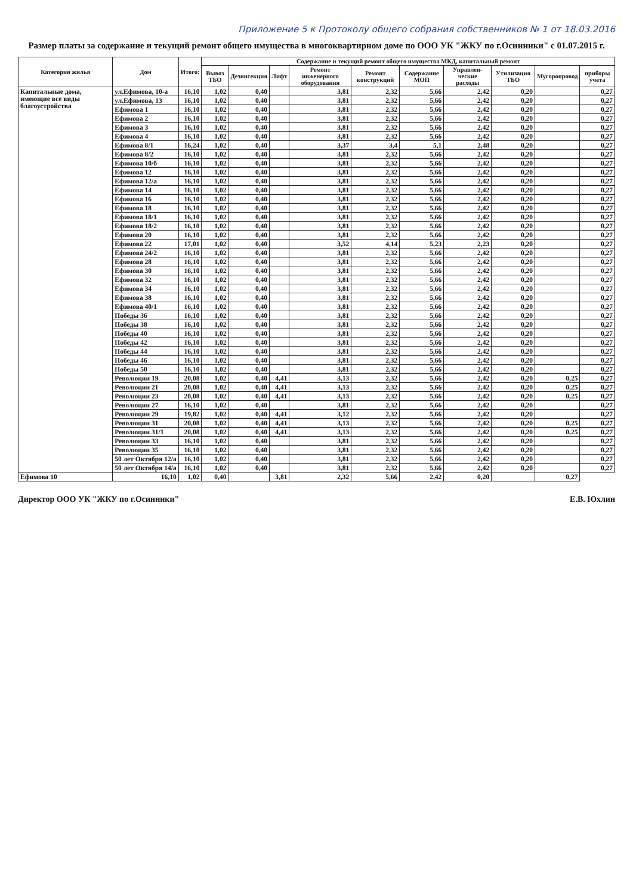Приложение 5 к Протоколу общего собрания собственников № 1 от 18.03.2016
Размер платы за содержание и текущий ремонт общего имущества в многоквартирном доме по ООО УК "ЖКУ по г.Осинники" с 01.07.2015 г.
| Категория жилья | Дом | Итого: | Содержание и текущий ремонт общего имущества МКД, капитальный ремонт | | | | | | | | | |
| --- | --- | --- | --- | --- | --- | --- | --- | --- | --- | --- | --- | --- |
| | | | Вывоз ТБО | Дезинсекция | Лифт | Ремонт инженерного оборудования | Ремонт конструкций | Содержание МОП | Управлен-ческие расходы | Утилизация ТБО | Мусоропровод | приборы учета |
| Капитальные дома, имеющие все виды благоустройства | ул.Ефимова, 10-а | 16,10 | 1,02 | 0,40 | | 3,81 | 2,32 | 5,66 | 2,42 | 0,20 | | 0,27 |
| | ул.Ефимова, 13 | 16,10 | 1,02 | 0,40 | | 3,81 | 2,32 | 5,66 | 2,42 | 0,20 | | 0,27 |
| | Ефимова 1 | 16,10 | 1,02 | 0,40 | | 3,81 | 2,32 | 5,66 | 2,42 | 0,20 | | 0,27 |
| | Ефимова 2 | 16,10 | 1,02 | 0,40 | | 3,81 | 2,32 | 5,66 | 2,42 | 0,20 | | 0,27 |
| | Ефимова 3 | 16,10 | 1,02 | 0,40 | | 3,81 | 2,32 | 5,66 | 2,42 | 0,20 | | 0,27 |
| | Ефимова 4 | 16,10 | 1,02 | 0,40 | | 3,81 | 2,32 | 5,66 | 2,42 | 0,20 | | 0,27 |
| | Ефимова 8/1 | 16,24 | 1,02 | 0,40 | | 3,37 | 3,4 | 5,1 | 2,48 | 0,20 | | 0,27 |
| | Ефимова 8/2 | 16,10 | 1,02 | 0,40 | | 3,81 | 2,32 | 5,66 | 2,42 | 0,20 | | 0,27 |
| | Ефимова 10/б | 16,10 | 1,02 | 0,40 | | 3,81 | 2,32 | 5,66 | 2,42 | 0,20 | | 0,27 |
| | Ефимова 12 | 16,10 | 1,02 | 0,40 | | 3,81 | 2,32 | 5,66 | 2,42 | 0,20 | | 0,27 |
| | Ефимова 12/а | 16,10 | 1,02 | 0,40 | | 3,81 | 2,32 | 5,66 | 2,42 | 0,20 | | 0,27 |
| | Ефимова 14 | 16,10 | 1,02 | 0,40 | | 3,81 | 2,32 | 5,66 | 2,42 | 0,20 | | 0,27 |
| | Ефимова 16 | 16,10 | 1,02 | 0,40 | | 3,81 | 2,32 | 5,66 | 2,42 | 0,20 | | 0,27 |
| | Ефимова 18 | 16,10 | 1,02 | 0,40 | | 3,81 | 2,32 | 5,66 | 2,42 | 0,20 | | 0,27 |
| | Ефимова 18/1 | 16,10 | 1,02 | 0,40 | | 3,81 | 2,32 | 5,66 | 2,42 | 0,20 | | 0,27 |
| | Ефимова 18/2 | 16,10 | 1,02 | 0,40 | | 3,81 | 2,32 | 5,66 | 2,42 | 0,20 | | 0,27 |
| | Ефимова 20 | 16,10 | 1,02 | 0,40 | | 3,81 | 2,32 | 5,66 | 2,42 | 0,20 | | 0,27 |
| | Ефимова 22 | 17,01 | 1,02 | 0,40 | | 3,52 | 4,14 | 5,23 | 2,23 | 0,20 | | 0,27 |
| | Ефимова 24/2 | 16,10 | 1,02 | 0,40 | | 3,81 | 2,32 | 5,66 | 2,42 | 0,20 | | 0,27 |
| | Ефимова 28 | 16,10 | 1,02 | 0,40 | | 3,81 | 2,32 | 5,66 | 2,42 | 0,20 | | 0,27 |
| | Ефимова 30 | 16,10 | 1,02 | 0,40 | | 3,81 | 2,32 | 5,66 | 2,42 | 0,20 | | 0,27 |
| | Ефимова 32 | 16,10 | 1,02 | 0,40 | | 3,81 | 2,32 | 5,66 | 2,42 | 0,20 | | 0,27 |
| | Ефимова 34 | 16,10 | 1,02 | 0,40 | | 3,81 | 2,32 | 5,66 | 2,42 | 0,20 | | 0,27 |
| | Ефимова 38 | 16,10 | 1,02 | 0,40 | | 3,81 | 2,32 | 5,66 | 2,42 | 0,20 | | 0,27 |
| | Ефимова 40/1 | 16,10 | 1,02 | 0,40 | | 3,81 | 2,32 | 5,66 | 2,42 | 0,20 | | 0,27 |
| | Победы 36 | 16,10 | 1,02 | 0,40 | | 3,81 | 2,32 | 5,66 | 2,42 | 0,20 | | 0,27 |
| | Победы 38 | 16,10 | 1,02 | 0,40 | | 3,81 | 2,32 | 5,66 | 2,42 | 0,20 | | 0,27 |
| | Победы 40 | 16,10 | 1,02 | 0,40 | | 3,81 | 2,32 | 5,66 | 2,42 | 0,20 | | 0,27 |
| | Победы 42 | 16,10 | 1,02 | 0,40 | | 3,81 | 2,32 | 5,66 | 2,42 | 0,20 | | 0,27 |
| | Победы 44 | 16,10 | 1,02 | 0,40 | | 3,81 | 2,32 | 5,66 | 2,42 | 0,20 | | 0,27 |
| | Победы 46 | 16,10 | 1,02 | 0,40 | | 3,81 | 2,32 | 5,66 | 2,42 | 0,20 | | 0,27 |
| | Победы 50 | 16,10 | 1,02 | 0,40 | | 3,81 | 2,32 | 5,66 | 2,42 | 0,20 | | 0,27 |
| | Революции 19 | 20,08 | 1,02 | 0,40 | 4,41 | 3,13 | 2,32 | 5,66 | 2,42 | 0,20 | 0,25 | 0,27 |
| | Революции 21 | 20,08 | 1,02 | 0,40 | 4,41 | 3,13 | 2,32 | 5,66 | 2,42 | 0,20 | 0,25 | 0,27 |
| | Революции 23 | 20,08 | 1,02 | 0,40 | 4,41 | 3,13 | 2,32 | 5,66 | 2,42 | 0,20 | 0,25 | 0,27 |
| | Революции 27 | 16,10 | 1,02 | 0,40 | | 3,81 | 2,32 | 5,66 | 2,42 | 0,20 | | 0,27 |
| | Революции 29 | 19,82 | 1,02 | 0,40 | 4,41 | 3,12 | 2,32 | 5,66 | 2,42 | 0,20 | | 0,27 |
| | Революции 31 | 20,08 | 1,02 | 0,40 | 4,41 | 3,13 | 2,32 | 5,66 | 2,42 | 0,20 | 0,25 | 0,27 |
| | Революции 31/1 | 20,08 | 1,02 | 0,40 | 4,41 | 3,13 | 2,32 | 5,66 | 2,42 | 0,20 | 0,25 | 0,27 |
| | Революции 33 | 16,10 | 1,02 | 0,40 | | 3,81 | 2,32 | 5,66 | 2,42 | 0,20 | | 0,27 |
| | Революции 35 | 16,10 | 1,02 | 0,40 | | 3,81 | 2,32 | 5,66 | 2,42 | 0,20 | | 0,27 |
| | 50 лет Октября 12/а | 16,10 | 1,02 | 0,40 | | 3,81 | 2,32 | 5,66 | 2,42 | 0,20 | | 0,27 |
| | 50 лет Октября 14/а | 16,10 | 1,02 | 0,40 | | 3,81 | 2,32 | 5,66 | 2,42 | 0,20 | | 0,27 |
| Ефимова 10 | 16,10 | 1,02 | 0,40 | | 3,81 | 2,32 | 5,66 | 2,42 | 0,20 | | 0,27 | |
Директор ООО УК "ЖКУ по г.Осинники" Е.В. Юхлин